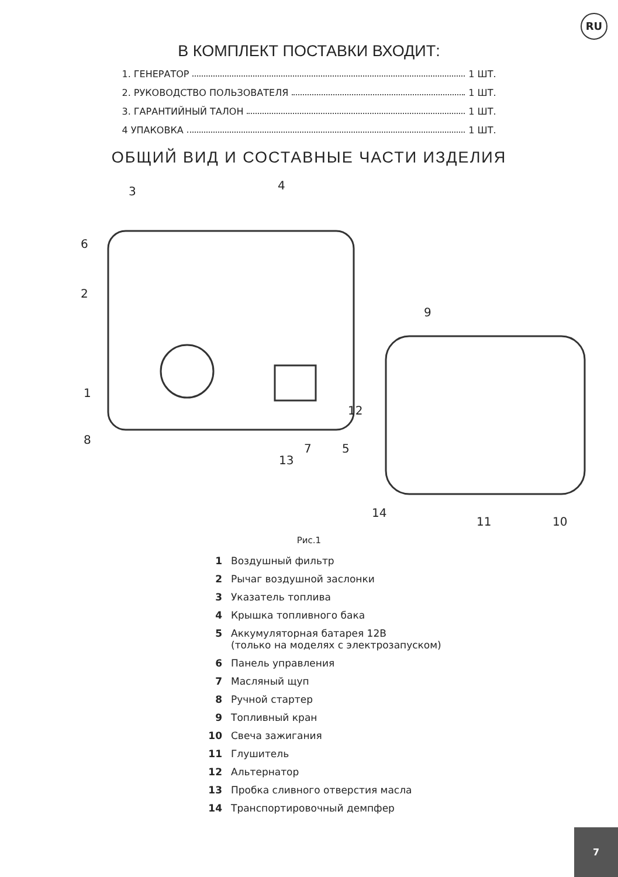RU
В КОМПЛЕКТ ПОСТАВКИ ВХОДИТ:
1. ГЕНЕРАТОР 1 ШТ.
2. РУКОВОДСТВО ПОЛЬЗОВАТЕЛЯ 1 ШТ.
3. ГАРАНТИЙНЫЙ ТАЛОН 1 ШТ.
4 УПАКОВКА 1 ШТ.
ОБЩИЙ ВИД И СОСТАВНЫЕ ЧАСТИ ИЗДЕЛИЯ
3 4
6
2
9
12
1
8
7 5
13
14
11 10
Рис.1
1 Воздушный фильтр
2 Рычаг воздушной заслонки
3 Указатель топлива
4 Крышка топливного бака
5 Аккумуляторная батарея 12В
(только на моделях с электрозапуском)
6 Панель управления
7 Масляный щуп
8 Ручной стартер
9 Топливный кран
10 Свеча зажигания
11 Глушитель
12 Альтернатор
13 Пробка сливного отверстия масла
14 Транспортировочный демпфер
7